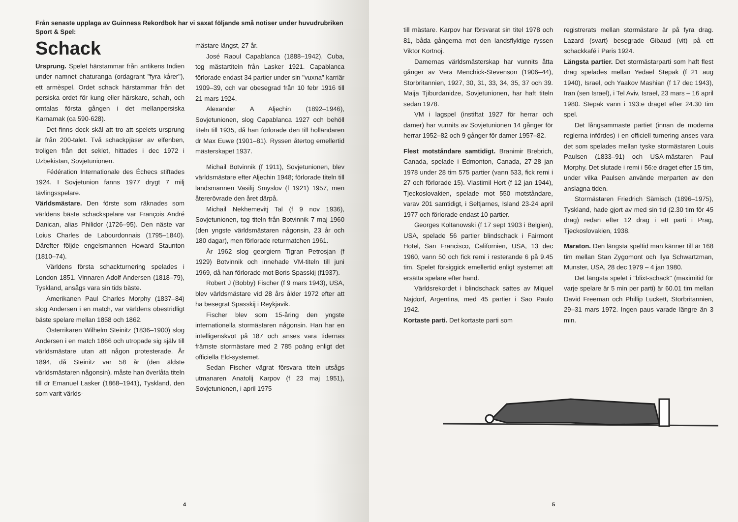Från senaste upplaga av Guinness Rekordbok har vi saxat följande små notiser under huvudrubriken Sport & Spel:
Schack
Ursprung. Spelet härstammar från antikens Indien under namnet chaturanga (ordagrant "fyra kårer"), ett armèspel. Ordet schack härstammar från det persiska ordet för kung eller härskare, schah, och omtalas första gången i det mellanpersiska Karnamak (ca 590-628).
Det finns dock skäl att tro att spelets ursprung är från 200-talet. Två schackpjäser av elfenben, troligen från det seklet, hittades i dec 1972 i Uzbekistan, Sovjetunionen.
Fédération Internationale des Échecs stiftades 1924. I Sovjetunion fanns 1977 drygt 7 milj tävlingsspelare.
Världsmästare. Den förste som räknades som världens bäste schackspelare var François André Danican, alias Philidor (1726–95). Den näste var Loius Charles de Labourdonnais (1795–1840). Därefter följde engelsmannen Howard Staunton (1810–74).
Världens första schackturnering spelades i London 1851. Vinnaren Adolf Andersen (1818–79), Tyskland, ansågs vara sin tids bäste.
Amerikanen Paul Charles Morphy (1837–84) slog Andersen i en match, var världens obestridligt bäste spelare mellan 1858 och 1862.
Österrikaren Wilhelm Steinitz (1836–1900) slog Andersen i en match 1866 och utropade sig själv till världsmästare utan att någon protesterade. År 1894, då Steinitz var 58 år (den äldste världsmästaren någonsin), måste han överlåta titeln till dr Emanuel Lasker (1868–1941), Tyskland, den som varit världs-
mästare längst, 27 år.
José Raoul Capablanca (1888–1942), Cuba, tog mästartiteln från Lasker 1921. Capablanca förlorade endast 34 partier under sin "vuxna" karriär 1909–39, och var obesegrad från 10 febr 1916 till 21 mars 1924.
Alexander A Aljechin (1892–1946), Sovjetunionen, slog Capablanca 1927 och behöll titeln till 1935, då han förlorade den till holländaren dr Max Euwe (1901–81). Ryssen återtog emellertid mästerskapet 1937.
Michail Botvinnik (f 1911), Sovjetunionen, blev världsmästare efter Aljechin 1948; förlorade titeln till landsmannen Vasilij Smyslov (f 1921) 1957, men återerövrade den året därpå.
Michail Nekhemevitj Tal (f 9 nov 1936), Sovjetunionen, tog titeln från Botvinnik 7 maj 1960 (den yngste världsmästaren någonsin, 23 år och 180 dagar), men förlorade returmatchen 1961.
År 1962 slog georgiern Tigran Petrosjan (f 1929) Botvinnik och innehade VM-titeln till juni 1969, då han förlorade mot Boris Spasskij (f1937).
Robert J (Bobby) Fischer (f 9 mars 1943), USA, blev världsmästare vid 28 års ålder 1972 efter att ha besegrat Spasskij i Reykjavik.
Fischer blev som 15-åring den yngste internationella stormästaren någonsin. Han har en intelligenskvot på 187 och anses vara tidernas främste stormästare med 2 785 poäng enligt det officiella Eld-systemet.
Sedan Fischer vägrat försvara titeln utsågs utmanaren Anatolij Karpov (f 23 maj 1951), Sovjetunionen, i april 1975
4
till mästare. Karpov har försvarat sin titel 1978 och 81, båda gångerna mot den landsflyktige ryssen Viktor Kortnoj.
Damernas världsmästerskap har vunnits åtta gånger av Vera Menchick-Stevenson (1906–44), Storbritannien, 1927, 30, 31, 33, 34, 35, 37 och 39. Maija Tjiburdanidze, Sovjetunionen, har haft titeln sedan 1978.
VM i lagspel (instiftat 1927 för herrar och damer) har vunnits av Sovjetunionen 14 gånger för herrar 1952–82 och 9 gånger för damer 1957–82.
Flest motståndare samtidigt. Branimir Brebrich, Canada, spelade i Edmonton, Canada, 27-28 jan 1978 under 28 tim 575 partier (vann 533, fick remi i 27 och förlorade 15). Vlastimil Hort (f 12 jan 1944), Tjeckoslovakien, spelade mot 550 motståndare, varav 201 samtidigt, i Seltjarnes, Island 23-24 april 1977 och förlorade endast 10 partier.
Georges Koltanowski (f 17 sept 1903 i Belgien), USA, spelade 56 partier blindschack i Fairmont Hotel, San Francisco, Californien, USA, 13 dec 1960, vann 50 och fick remi i resterande 6 på 9.45 tim. Spelet försiggick emellertid enligt systemet att ersätta spelare efter hand.
Världsrekordet i blindschack sattes av Miquel Najdorf, Argentina, med 45 partier i Sao Paulo 1942.
Kortaste parti. Det kortaste parti som
registrerats mellan stormästare är på fyra drag. Lazard (svart) besegrade Gibaud (vit) på ett schackkafé i Paris 1924.
Längsta partier. Det stormästarparti som haft flest drag spelades mellan Yedael Stepak (f 21 aug 1940), Israel, och Yaakov Mashian (f 17 dec 1943), Iran (sen Israel), i Tel Aviv, Israel, 23 mars – 16 april 1980. Stepak vann i 193:e draget efter 24.30 tim spel.
Det långsammaste partiet (innan de moderna reglerna infördes) i en officiell turnering anses vara det som spelades mellan tyske stormästaren Louis Paulsen (1833–91) och USA-mästaren Paul Morphy. Det slutade i remi i 56:e draget efter 15 tim, under vilka Paulsen använde merparten av den anslagna tiden.
Stormästaren Friedrich Sämisch (1896–1975), Tyskland, hade gjort av med sin tid (2.30 tim för 45 drag) redan efter 12 drag i ett parti i Prag, Tjeckoslovakien, 1938.
Maraton. Den längsta speltid man känner till är 168 tim mellan Stan Zygomont och Ilya Schwartzman, Munster, USA, 28 dec 1979 – 4 jan 1980.
Det längsta spelet i "blixt-schack" (maximitid för varje spelare är 5 min per parti) är 60.01 tim mellan David Freeman och Phillip Luckett, Storbritannien, 29–31 mars 1972. Ingen paus varade längre än 3 min.
5